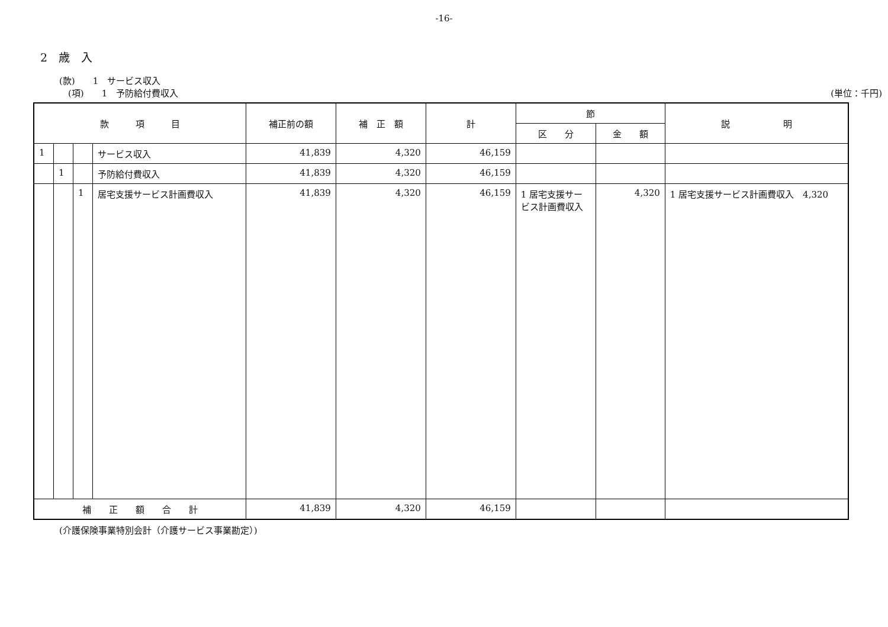-16-
2　歳　入
(款)　　1　サービス収入
　(項)　　1　予防給付費収入 (単位：千円)
| 款 項 目 | | | | 補正前の額 | 補 正 額 | 計 | 節 | | 説 明 |
| --- | --- | --- | --- | --- | --- | --- | --- | --- | --- |
| | | | | | | | 区 分 | 金 額 | |
| 1 | | | サービス収入 | 41,839 | 4,320 | 46,159 | | | |
| | 1 | | 予防給付費収入 | 41,839 | 4,320 | 46,159 | | | |
| | | 1 | 居宅支援サービス計画費収入 | 41,839 | 4,320 | 46,159 | 1 居宅支援サービス計画費収入 | 4,320 | 1 居宅支援サービス計画費収入 4,320 |
| 補 正 額 合 計 | | | | 41,839 | 4,320 | 46,159 | | | |
(介護保険事業特別会計（介護サービス事業勘定）)